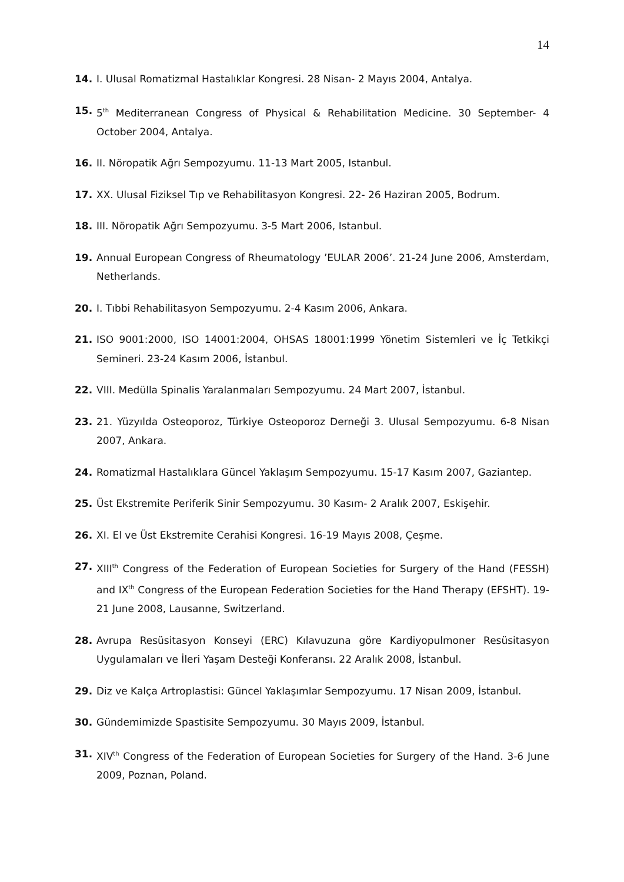14
14. I. Ulusal Romatizmal Hastalıklar Kongresi. 28 Nisan- 2 Mayıs 2004, Antalya.
15. 5<sup>th</sup> Mediterranean Congress of Physical & Rehabilitation Medicine. 30 September- 4 October 2004, Antalya.
16. II. Nöropatik Ağrı Sempozyumu. 11-13 Mart 2005, Istanbul.
17. XX. Ulusal Fiziksel Tıp ve Rehabilitasyon Kongresi. 22- 26 Haziran 2005, Bodrum.
18. III. Nöropatik Ağrı Sempozyumu. 3-5 Mart 2006, Istanbul.
19. Annual European Congress of Rheumatology ’EULAR 2006’. 21-24 June 2006, Amsterdam, Netherlands.
20. I. Tıbbi Rehabilitasyon Sempozyumu. 2-4 Kasım 2006, Ankara.
21. ISO 9001:2000, ISO 14001:2004, OHSAS 18001:1999 Yönetim Sistemleri ve İç Tetkikçi Semineri. 23-24 Kasım 2006, İstanbul.
22. VIII. Medülla Spinalis Yaralanmaları Sempozyumu. 24 Mart 2007, İstanbul.
23. 21. Yüzyılda Osteoporoz, Türkiye Osteoporoz Derneği 3. Ulusal Sempozyumu. 6-8 Nisan 2007, Ankara.
24. Romatizmal Hastalıklara Güncel Yaklaşım Sempozyumu. 15-17 Kasım 2007, Gaziantep.
25. Üst Ekstremite Periferik Sinir Sempozyumu. 30 Kasım- 2 Aralık 2007, Eskişehir.
26. XI. El ve Üst Ekstremite Cerahisi Kongresi. 16-19 Mayıs 2008, Çeşme.
27. XIII<sup>th</sup> Congress of the Federation of European Societies for Surgery of the Hand (FESSH) and IX<sup>th</sup> Congress of the European Federation Societies for the Hand Therapy (EFSHT). 19-21 June 2008, Lausanne, Switzerland.
28. Avrupa Resüsitasyon Konseyi (ERC) Kılavuzuna göre Kardiyopulmoner Resüsitasyon Uygulamaları ve İleri Yaşam Desteği Konferansı. 22 Aralık 2008, İstanbul.
29. Diz ve Kalça Artroplastisi: Güncel Yaklaşımlar Sempozyumu. 17 Nisan 2009, İstanbul.
30. Gündemimizde Spastisite Sempozyumu. 30 Mayıs 2009, İstanbul.
31. XIV<sup>th</sup> Congress of the Federation of European Societies for Surgery of the Hand. 3-6 June 2009, Poznan, Poland.